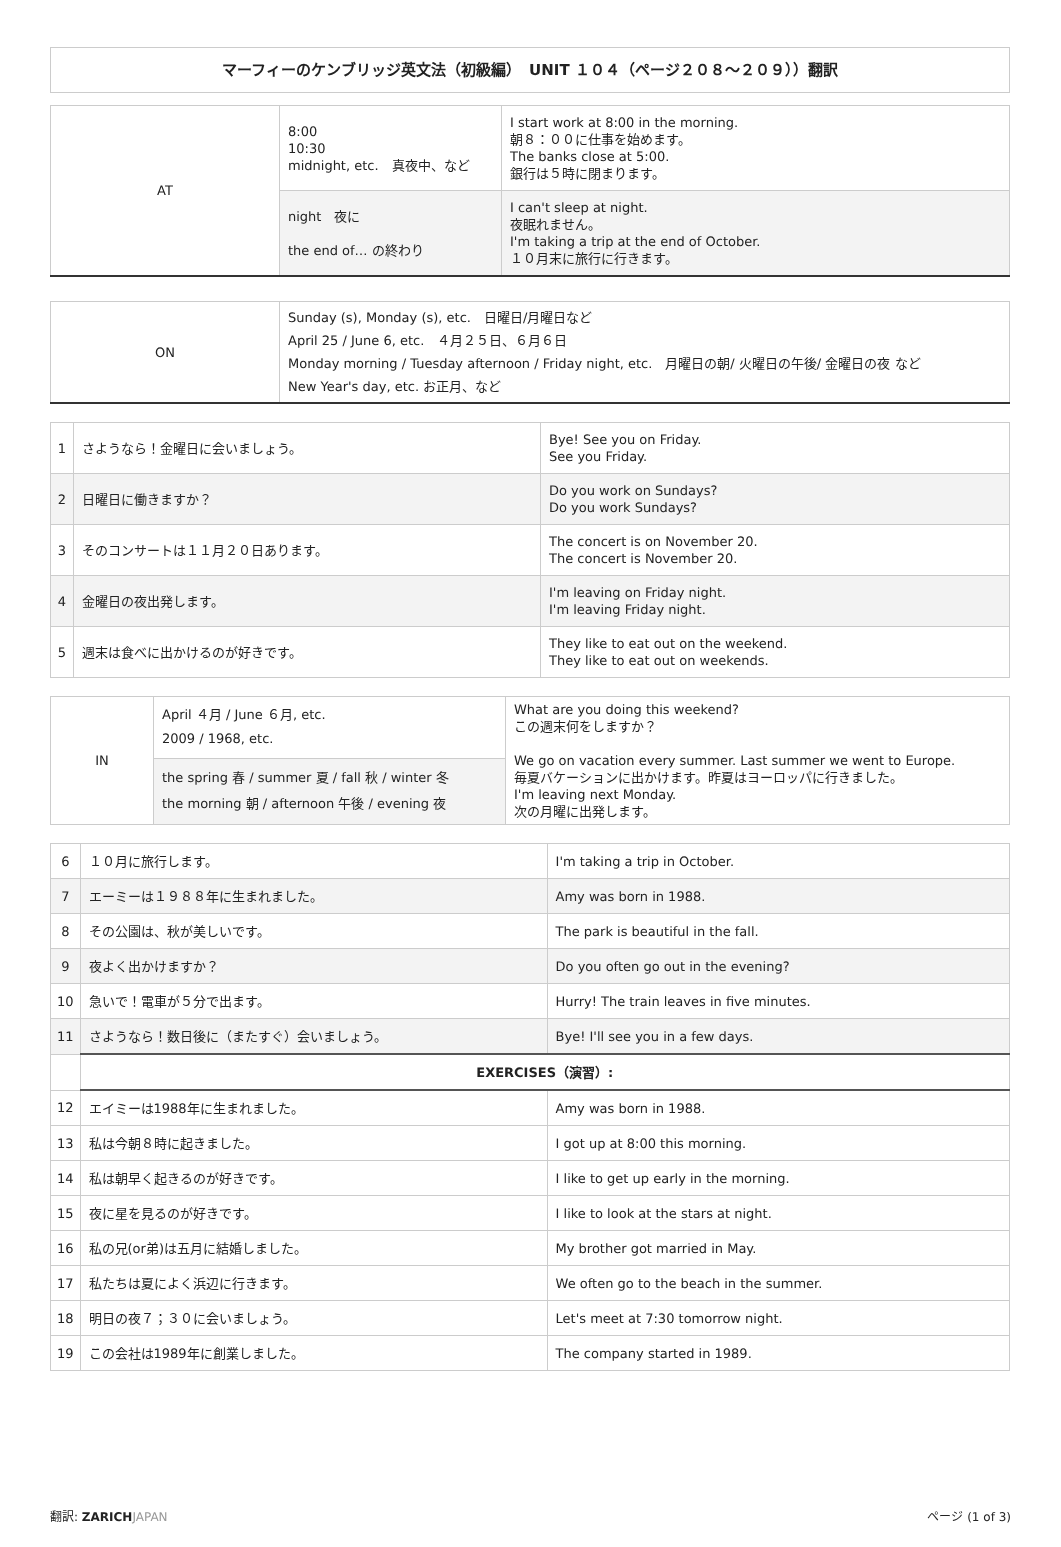マーフィーのケンブリッジ英文法（初級編）　UNIT １０４（ページ２０８〜２０９））翻訳
| AT | 8:00 10:30 midnight, etc. 真夜中、など | I start work at 8:00 in the morning. 朝８：００に仕事を始めます。 The banks close at 5:00. 銀行は５時に閉まります。 |
| | night 夜に the end of… の終わり | I can't sleep at night. 夜眠れません。 I'm taking a trip at the end of October. １０月末に旅行に行きます。 |
| ON | Sunday (s), Monday (s), etc. 日曜日/月曜日など April 25 / June 6, etc. ４月２５日、６月６日 Monday morning / Tuesday afternoon / Friday night, etc. 月曜日の朝/ 火曜日の午後/ 金曜日の夜 など New Year's day, etc. お正月、など |
| 1 | さようなら！金曜日に会いましょう。 | Bye! See you on Friday. See you Friday. |
| 2 | 日曜日に働きますか？ | Do you work on Sundays? Do you work Sundays? |
| 3 | そのコンサートは１１月２０日あります。 | The concert is on November 20. The concert is November 20. |
| 4 | 金曜日の夜出発します。 | I'm leaving on Friday night. I'm leaving Friday night. |
| 5 | 週末は食べに出かけるのが好きです。 | They like to eat out on the weekend. They like to eat out on weekends. |
| IN | April ４月 / June ６月, etc. 2009 / 1968, etc. | What are you doing this weekend? この週末何をしますか？ We go on vacation every summer. Last summer we went to Europe. 毎夏バケーションに出かけます。昨夏はヨーロッパに行きました。 I'm leaving next Monday. 次の月曜に出発します。 |
| | the spring 春 / summer 夏 / fall 秋 / winter 冬 the morning 朝 / afternoon 午後 / evening 夜 | |
| 6 | １０月に旅行します。 | I'm taking a trip in October. |
| 7 | エーミーは１９８８年に生まれました。 | Amy was born in 1988. |
| 8 | その公園は、秋が美しいです。 | The park is beautiful in the fall. |
| 9 | 夜よく出かけますか？ | Do you often go out in the evening? |
| 10 | 急いで！電車が５分で出ます。 | Hurry! The train leaves in five minutes. |
| 11 | さようなら！数日後に（またすぐ）会いましょう。 | Bye! I'll see you in a few days. |
| | EXERCISES（演習）: | |
| 12 | エイミーは1988年に生まれました。 | Amy was born in 1988. |
| 13 | 私は今朝８時に起きました。 | I got up at 8:00 this morning. |
| 14 | 私は朝早く起きるのが好きです。 | I like to get up early in the morning. |
| 15 | 夜に星を見るのが好きです。 | I like to look at the stars at night. |
| 16 | 私の兄(or弟)は五月に結婚しました。 | My brother got married in May. |
| 17 | 私たちは夏によく浜辺に行きます。 | We often go to the beach in the summer. |
| 18 | 明日の夜７；３０に会いましょう。 | Let's meet at 7:30 tomorrow night. |
| 19 | この会社は1989年に創業しました。 | The company started in 1989. |
翻訳: ZARICH JAPAN ページ (1 of 3)